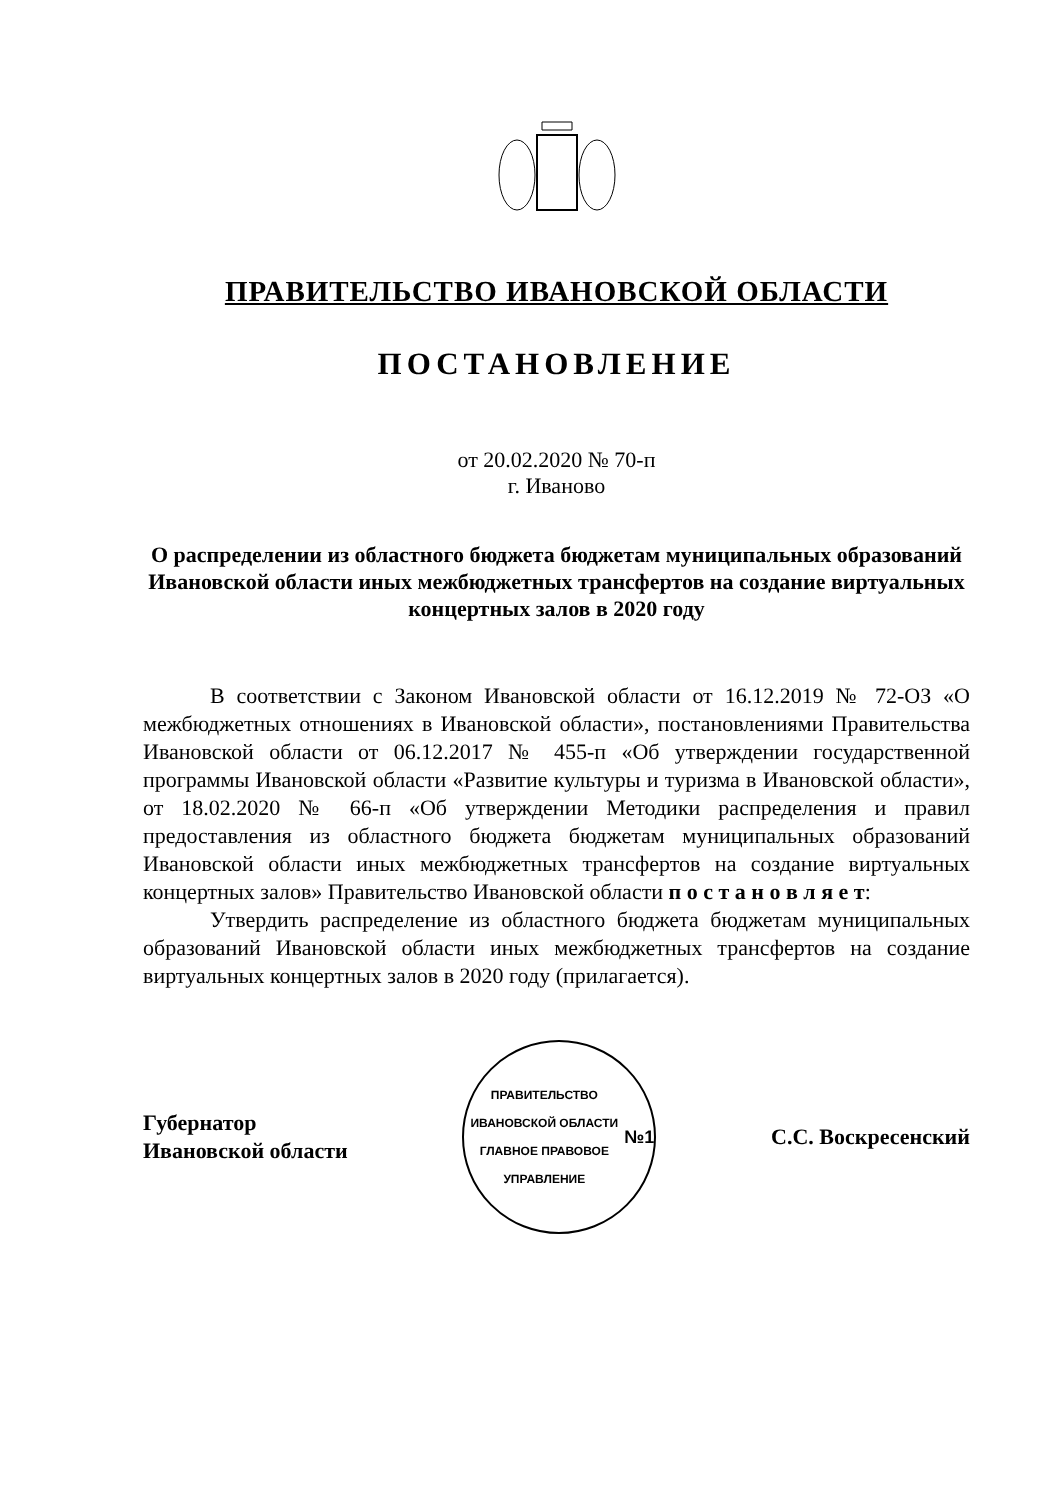ПРАВИТЕЛЬСТВО ИВАНОВСКОЙ ОБЛАСТИ
ПОСТАНОВЛЕНИЕ
от 20.02.2020 № 70-п
г. Иваново
О распределении из областного бюджета бюджетам муниципальных образований Ивановской области иных межбюджетных трансфертов на создание виртуальных концертных залов в 2020 году
В соответствии с Законом Ивановской области от 16.12.2019 № 72-ОЗ «О межбюджетных отношениях в Ивановской области», постановлениями Правительства Ивановской области от 06.12.2017 № 455-п «Об утверждении государственной программы Ивановской области «Развитие культуры и туризма в Ивановской области», от 18.02.2020 № 66-п «Об утверждении Методики распределения и правил предоставления из областного бюджета бюджетам муниципальных образований Ивановской области иных межбюджетных трансфертов на создание виртуальных концертных залов» Правительство Ивановской области п о с т а н о в л я е т:
Утвердить распределение из областного бюджета бюджетам муниципальных образований Ивановской области иных межбюджетных трансфертов на создание виртуальных концертных залов в 2020 году (прилагается).
Губернатор
Ивановской области
ПРАВИТЕЛЬСТВО ИВАНОВСКОЙ ОБЛАСТИ
ГЛАВНОЕ ПРАВОВОЕ УПРАВЛЕНИЕ
№1
С.С. Воскресенский